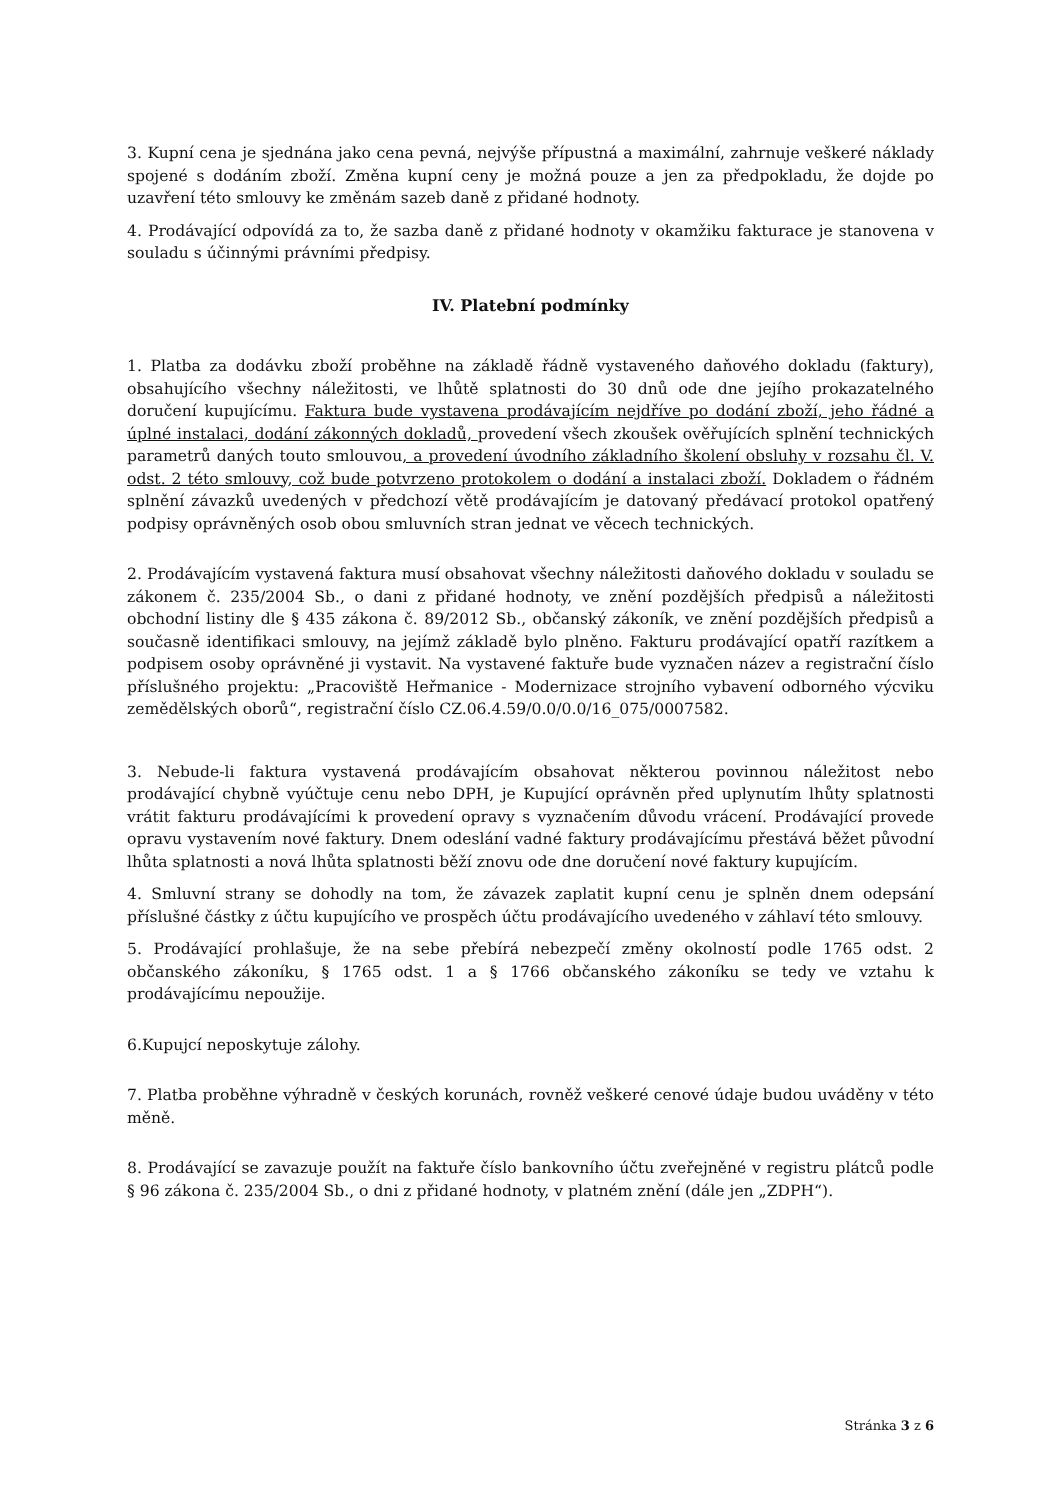3. Kupní cena je sjednána jako cena pevná, nejvýše přípustná a maximální, zahrnuje veškeré náklady spojené s dodáním zboží. Změna kupní ceny je možná pouze a jen za předpokladu, že dojde po uzavření této smlouvy ke změnám sazeb daně z přidané hodnoty.
4. Prodávající odpovídá za to, že sazba daně z přidané hodnoty v okamžiku fakturace je stanovena v souladu s účinnými právními předpisy.
IV. Platební podmínky
1. Platba za dodávku zboží proběhne na základě řádně vystaveného daňového dokladu (faktury), obsahujícího všechny náležitosti, ve lhůtě splatnosti do 30 dnů ode dne jejího prokazatelného doručení kupujícímu. Faktura bude vystavena prodávajícím nejdříve po dodání zboží, jeho řádné a úplné instalaci, dodání zákonných dokladů, provedení všech zkoušek ověřujících splnění technických parametrů daných touto smlouvou, a provedení úvodního základního školení obsluhy v rozsahu čl. V. odst. 2 této smlouvy, což bude potvrzeno protokolem o dodání a instalaci zboží. Dokladem o řádném splnění závazků uvedených v předchozí větě prodávajícím je datovaný předávací protokol opatřený podpisy oprávněných osob obou smluvních stran jednat ve věcech technických.
2. Prodávajícím vystavená faktura musí obsahovat všechny náležitosti daňového dokladu v souladu se zákonem č. 235/2004 Sb., o dani z přidané hodnoty, ve znění pozdějších předpisů a náležitosti obchodní listiny dle § 435 zákona č. 89/2012 Sb., občanský zákoník, ve znění pozdějších předpisů a současně identifikaci smlouvy, na jejímž základě bylo plněno. Fakturu prodávající opatří razítkem a podpisem osoby oprávněné ji vystavit. Na vystavené faktuře bude vyznačen název a registrační číslo příslušného projektu: „Pracoviště Heřmanice - Modernizace strojního vybavení odborného výcviku zemědělských oborů“, registrační číslo CZ.06.4.59/0.0/0.0/16_075/0007582.
3. Nebude-li faktura vystavená prodávajícím obsahovat některou povinnou náležitost nebo prodávající chybně vyúčtuje cenu nebo DPH, je Kupující oprávněn před uplynutím lhůty splatnosti vrátit fakturu prodávajícími k provedení opravy s vyznačením důvodu vrácení. Prodávající provede opravu vystavením nové faktury. Dnem odeslání vadné faktury prodávajícímu přestává běžet původní lhůta splatnosti a nová lhůta splatnosti běží znovu ode dne doručení nové faktury kupujícím.
4. Smluvní strany se dohodly na tom, že závazek zaplatit kupní cenu je splněn dnem odepsání příslušné částky z účtu kupujícího ve prospěch účtu prodávajícího uvedeného v záhlaví této smlouvy.
5. Prodávající prohlašuje, že na sebe přebírá nebezpečí změny okolností podle 1765 odst. 2 občanského zákoníku, § 1765 odst. 1 a § 1766 občanského zákoníku se tedy ve vztahu k prodávajícímu nepoužije.
6.Kupujcí neposkytuje zálohy.
7. Platba proběhne výhradně v českých korunách, rovněž veškeré cenové údaje budou uváděny v této měně.
8. Prodávající se zavazuje použít na faktuře číslo bankovního účtu zveřejněné v registru plátců podle § 96 zákona č. 235/2004 Sb., o dni z přidané hodnoty, v platném znění (dále jen „ZDPH“).
Stránka 3 z 6